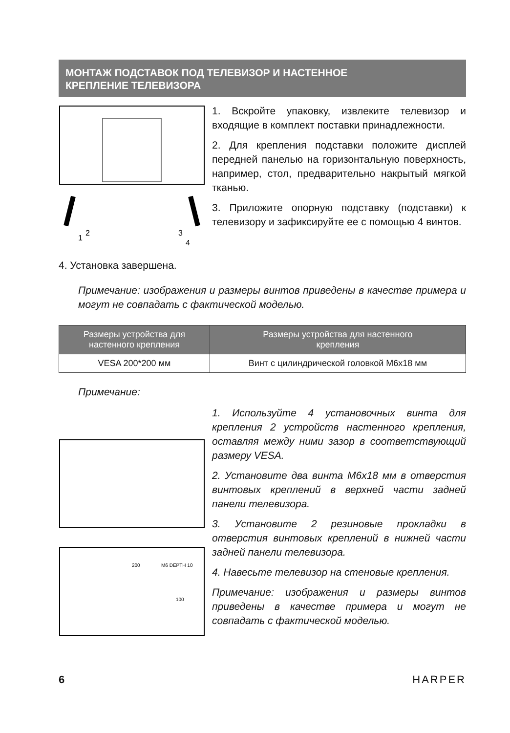МОНТАЖ ПОДСТАВОК ПОД ТЕЛЕВИЗОР И НАСТЕННОЕ
КРЕПЛЕНИЕ ТЕЛЕВИЗОРА
1
2
3
4
1. Вскройте упаковку, извлеките теле­визор и входящие в комплект поставки принадлежности.
2. Для крепления подставки положите ди­сплей передней панелью на горизонтальную поверхность, например, стол, предваритель­но накрытый мягкой тканью.
3. Приложите опорную подставку (подстав­ки) к телевизору и зафиксируйте ее с помо­щью 4 винтов.
4. Установка завершена.
Примечание: изображения и размеры винтов приведены в каче­стве примера и могут не совпадать с фактической моделью.
| Размеры устройства для настенного крепления | Размеры устройства для настенного крепления |
| --- | --- |
| VESA 200*200 мм | Винт с цилиндрической головкой M6x18 мм |
Примечание:
200
M6 DEPTH 10
100
1. Используйте 4 установочных винта для крепления 2 устройств настенного крепления, оставляя между ними зазор в соответствующий размеру VESA.
2. Установите два винта M6x18 мм в от­верстия винтовых креплений в верхней части задней панели телевизора.
3. Установите 2 резиновые прокладки в отверстия винтовых креплений в нижней части задней панели телевизора.
4. Навесьте телевизор на стеновые кре­пления.
Примечание: изображения и размеры винтов приведены в качестве примера и могут не совпадать с фактической моделью.
6 HARPER